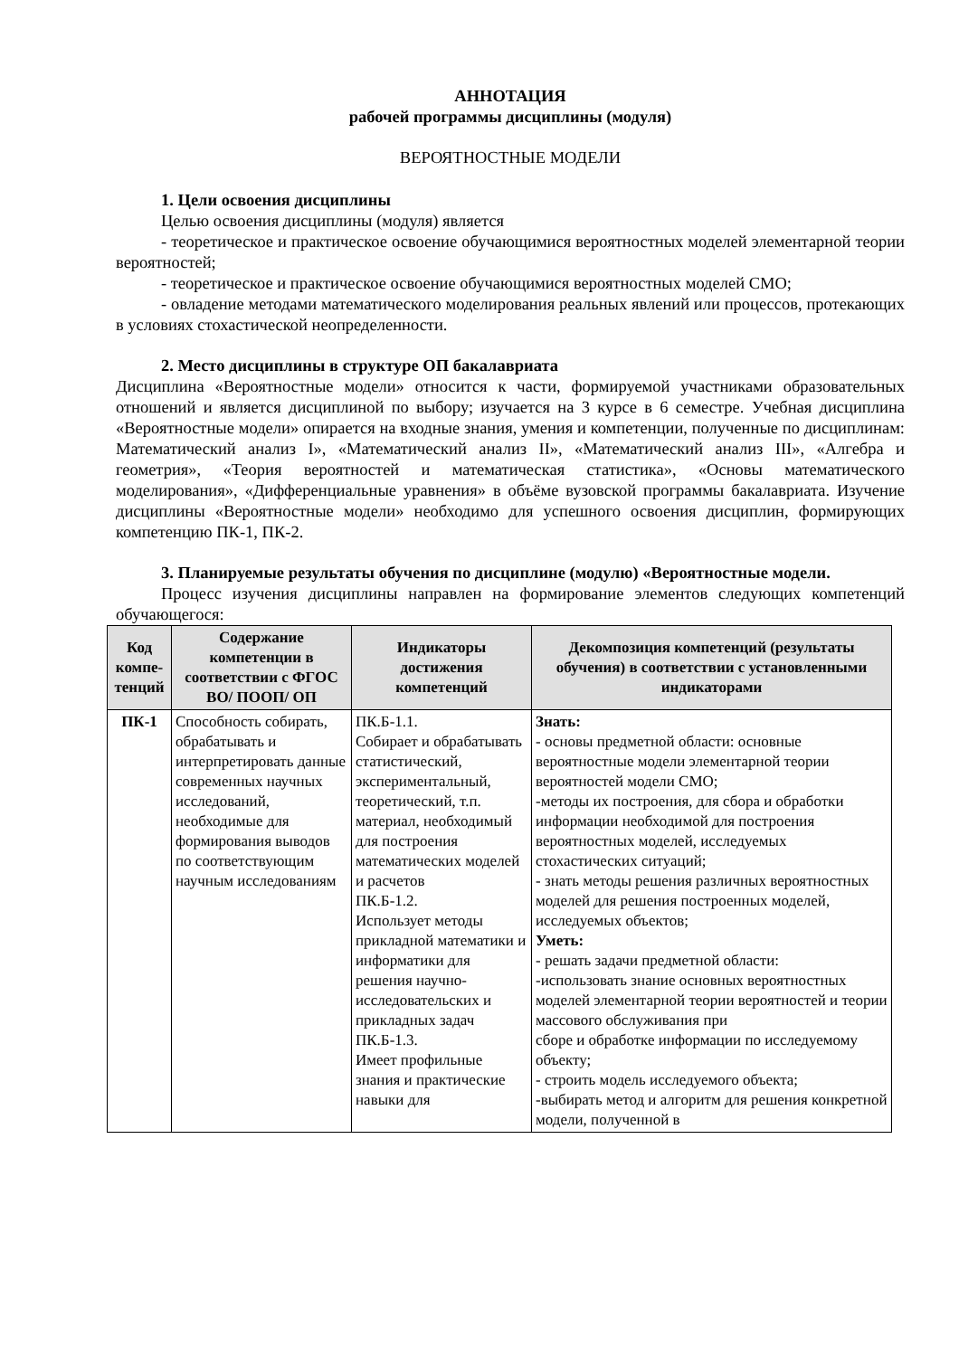АННОТАЦИЯ
рабочей программы дисциплины (модуля)
ВЕРОЯТНОСТНЫЕ МОДЕЛИ
1. Цели освоения дисциплины
Целью освоения дисциплины (модуля) является
- теоретическое и практическое освоение обучающимися вероятностных моделей элементарной теории вероятностей;
- теоретическое и практическое освоение обучающимися вероятностных моделей СМО;
- овладение методами математического моделирования реальных явлений или процессов, протекающих в условиях стохастической неопределенности.
2. Место дисциплины в структуре ОП бакалавриата
Дисциплина «Вероятностные модели» относится к части, формируемой участниками образовательных отношений и является дисциплиной по выбору; изучается на 3 курсе в 6 семестре. Учебная дисциплина «Вероятностные модели» опирается на входные знания, умения и компетенции, полученные по дисциплинам: Математический анализ I», «Математический анализ II», «Математический анализ III», «Алгебра и геометрия», «Теория вероятностей и математическая статистика», «Основы математического моделирования», «Дифференциальные уравнения» в объёме вузовской программы бакалавриата. Изучение дисциплины «Вероятностные модели» необходимо для успешного освоения дисциплин, формирующих компетенцию ПК-1, ПК-2.
3. Планируемые результаты обучения по дисциплине (модулю) «Вероятностные модели.
Процесс изучения дисциплины направлен на формирование элементов следующих компетенций обучающегося:
| Код компе-тенций | Содержание компетенции в соответствии с ФГОС ВО/ ПООП/ ОП | Индикаторы достижения компетенций | Декомпозиция компетенций (результаты обучения) в соответствии с установленными индикаторами |
| --- | --- | --- | --- |
| ПК-1 | Способность собирать, обрабатывать и интерпретировать данные современных научных исследований, необходимые для формирования выводов по соответствующим научным исследованиям | ПК.Б-1.1. Собирает и обрабатывать статистический, экспериментальный, теоретический, т.п. материал, необходимый для построения математических моделей и расчетов ПК.Б-1.2. Использует методы прикладной математики и информатики для решения научно-исследовательских и прикладных задач ПК.Б-1.3. Имеет профильные знания и практические навыки для | Знать: - основы предметной области: основные вероятностные модели элементарной теории вероятностей модели СМО; -методы их построения, для сбора и обработки информации необходимой для построения вероятностных моделей, исследуемых стохастических ситуаций; - знать методы решения различных вероятностных моделей для решения построенных моделей, исследуемых объектов; Уметь: - решать задачи предметной области: -использовать знание основных вероятностных моделей элементарной теории вероятностей и теории массового обслуживания при сборе и обработке информации по исследуемому объекту; - строить модель исследуемого объекта; -выбирать метод и алгоритм для решения конкретной модели, полученной в |